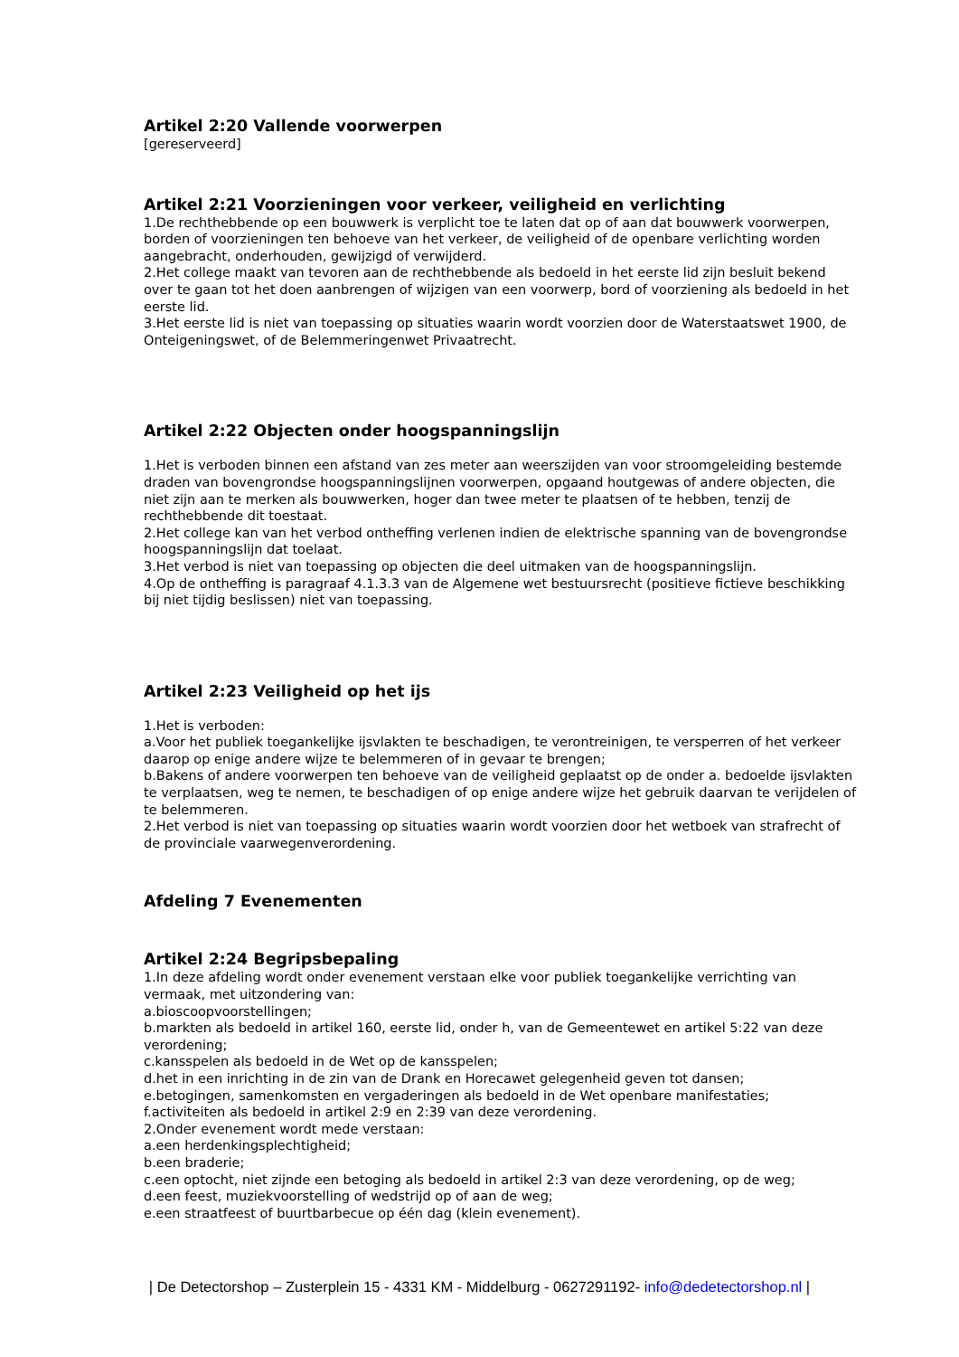Artikel 2:20 Vallende voorwerpen
[gereserveerd]
Artikel 2:21 Voorzieningen voor verkeer, veiligheid en verlichting
1.De rechthebbende op een bouwwerk is verplicht toe te laten dat op of aan dat bouwwerk voorwerpen, borden of voorzieningen ten behoeve van het verkeer, de veiligheid of de openbare verlichting worden aangebracht, onderhouden, gewijzigd of verwijderd.
2.Het college maakt van tevoren aan de rechthebbende als bedoeld in het eerste lid zijn besluit bekend over te gaan tot het doen aanbrengen of wijzigen van een voorwerp, bord of voorziening als bedoeld in het eerste lid.
3.Het eerste lid is niet van toepassing op situaties waarin wordt voorzien door de Waterstaatswet 1900, de Onteigeningswet, of de Belemmeringenwet Privaatrecht.
Artikel 2:22 Objecten onder hoogspanningslijn
1.Het is verboden binnen een afstand van zes meter aan weerszijden van voor stroomgeleiding bestemde draden van bovengrondse hoogspanningslijnen voorwerpen, opgaand houtgewas of andere objecten, die niet zijn aan te merken als bouwwerken, hoger dan twee meter te plaatsen of te hebben, tenzij de rechthebbende dit toestaat.
2.Het college kan van het verbod ontheffing verlenen indien de elektrische spanning van de bovengrondse hoogspanningslijn dat toelaat.
3.Het verbod is niet van toepassing op objecten die deel uitmaken van de hoogspanningslijn.
4.Op de ontheffing is paragraaf 4.1.3.3 van de Algemene wet bestuursrecht (positieve fictieve beschikking bij niet tijdig beslissen) niet van toepassing.
Artikel 2:23 Veiligheid op het ijs
1.Het is verboden:
a.Voor het publiek toegankelijke ijsvlakten te beschadigen, te verontreinigen, te versperren of het verkeer daarop op enige andere wijze te belemmeren of in gevaar te brengen;
b.Bakens of andere voorwerpen ten behoeve van de veiligheid geplaatst op de onder a. bedoelde ijsvlakten te verplaatsen, weg te nemen, te beschadigen of op enige andere wijze het gebruik daarvan te verijdelen of te belemmeren.
2.Het verbod is niet van toepassing op situaties waarin wordt voorzien door het wetboek van strafrecht of de provinciale vaarwegenverordening.
Afdeling 7 Evenementen
Artikel 2:24 Begripsbepaling
1.In deze afdeling wordt onder evenement verstaan elke voor publiek toegankelijke verrichting van vermaak, met uitzondering van:
a.bioscoopvoorstellingen;
b.markten als bedoeld in artikel 160, eerste lid, onder h, van de Gemeentewet en artikel 5:22 van deze verordening;
c.kansspelen als bedoeld in de Wet op de kansspelen;
d.het in een inrichting in de zin van de Drank en Horecawet gelegenheid geven tot dansen;
e.betogingen, samenkomsten en vergaderingen als bedoeld in de Wet openbare manifestaties;
f.activiteiten als bedoeld in artikel 2:9 en 2:39 van deze verordening.
2.Onder evenement wordt mede verstaan:
a.een herdenkingsplechtigheid;
b.een braderie;
c.een optocht, niet zijnde een betoging als bedoeld in artikel 2:3 van deze verordening, op de weg;
d.een feest, muziekvoorstelling of wedstrijd op of aan de weg;
e.een straatfeest of buurtbarbecue op één dag (klein evenement).
| De Detectorshop – Zusterplein 15 - 4331 KM - Middelburg - 0627291192- info@dedetectorshop.nl |